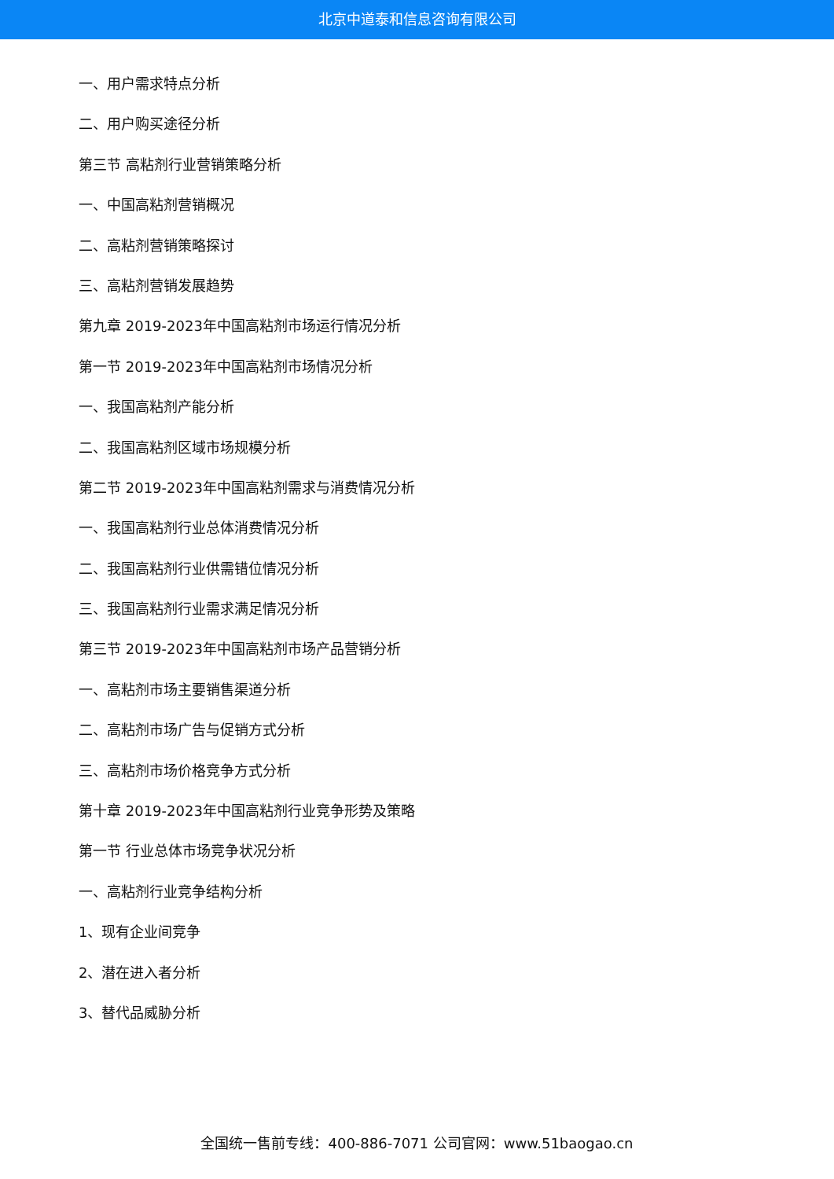北京中道泰和信息咨询有限公司
一、用户需求特点分析
二、用户购买途径分析
第三节 高粘剂行业营销策略分析
一、中国高粘剂营销概况
二、高粘剂营销策略探讨
三、高粘剂营销发展趋势
第九章 2019-2023年中国高粘剂市场运行情况分析
第一节 2019-2023年中国高粘剂市场情况分析
一、我国高粘剂产能分析
二、我国高粘剂区域市场规模分析
第二节 2019-2023年中国高粘剂需求与消费情况分析
一、我国高粘剂行业总体消费情况分析
二、我国高粘剂行业供需错位情况分析
三、我国高粘剂行业需求满足情况分析
第三节 2019-2023年中国高粘剂市场产品营销分析
一、高粘剂市场主要销售渠道分析
二、高粘剂市场广告与促销方式分析
三、高粘剂市场价格竞争方式分析
第十章 2019-2023年中国高粘剂行业竞争形势及策略
第一节 行业总体市场竞争状况分析
一、高粘剂行业竞争结构分析
1、现有企业间竞争
2、潜在进入者分析
3、替代品威胁分析
全国统一售前专线：400-886-7071 公司官网：www.51baogao.cn